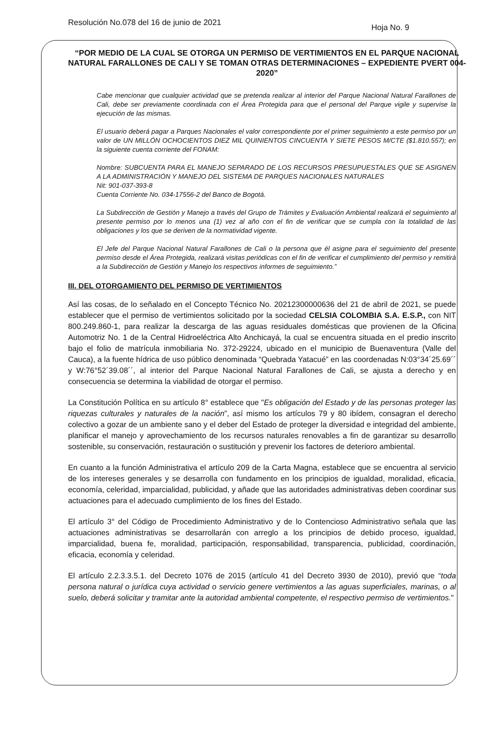Resolución No.078 del 16 de junio de 2021
Hoja No. 9
“POR MEDIO DE LA CUAL SE OTORGA UN PERMISO DE VERTIMIENTOS EN EL PARQUE NACIONAL NATURAL FARALLONES DE CALI Y SE TOMAN OTRAS DETERMINACIONES – EXPEDIENTE PVERT 004-2020”
Cabe mencionar que cualquier actividad que se pretenda realizar al interior del Parque Nacional Natural Farallones de Cali, debe ser previamente coordinada con el Área Protegida para que el personal del Parque vigile y supervise la ejecución de las mismas.
El usuario deberá pagar a Parques Nacionales el valor correspondiente por el primer seguimiento a este permiso por un valor de UN MILLÓN OCHOCIENTOS DIEZ MIL QUINIENTOS CINCUENTA Y SIETE PESOS M/CTE ($1.810.557); en la siguiente cuenta corriente del FONAM:
Nombre: SUBCUENTA PARA EL MANEJO SEPARADO DE LOS RECURSOS PRESUPUESTALES QUE SE ASIGNEN A LA ADMINISTRACIÓN Y MANEJO DEL SISTEMA DE PARQUES NACIONALES NATURALES
Nit: 901-037-393-8
Cuenta Corriente No. 034-17556-2 del Banco de Bogotá.
La Subdirección de Gestión y Manejo a través del Grupo de Trámites y Evaluación Ambiental realizará el seguimiento al presente permiso por lo menos una (1) vez al año con el fin de verificar que se cumpla con la totalidad de las obligaciones y los que se deriven de la normatividad vigente.
El Jefe del Parque Nacional Natural Farallones de Cali o la persona que él asigne para el seguimiento del presente permiso desde el Área Protegida, realizará visitas periódicas con el fin de verificar el cumplimiento del permiso y remitirá a la Subdirección de Gestión y Manejo los respectivos informes de seguimiento.”
III. DEL OTORGAMIENTO DEL PERMISO DE VERTIMIENTOS
Así las cosas, de lo señalado en el Concepto Técnico No. 20212300000636 del 21 de abril de 2021, se puede establecer que el permiso de vertimientos solicitado por la sociedad CELSIA COLOMBIA S.A. E.S.P., con NIT 800.249.860-1, para realizar la descarga de las aguas residuales domésticas que provienen de la Oficina Automotriz No. 1 de la Central Hidroeléctrica Alto Anchicayá, la cual se encuentra situada en el predio inscrito bajo el folio de matrícula inmobiliaria No. 372-29224, ubicado en el municipio de Buenaventura (Valle del Cauca), a la fuente hídrica de uso público denominada “Quebrada Yatacué” en las coordenadas N:03°34´25.69´´ y W:76°52´39.08´´, al interior del Parque Nacional Natural Farallones de Cali, se ajusta a derecho y en consecuencia se determina la viabilidad de otorgar el permiso.
La Constitución Política en su artículo 8° establece que "Es obligación del Estado y de las personas proteger las riquezas culturales y naturales de la nación”, así mismo los artículos 79 y 80 ibídem, consagran el derecho colectivo a gozar de un ambiente sano y el deber del Estado de proteger la diversidad e integridad del ambiente, planificar el manejo y aprovechamiento de los recursos naturales renovables a fin de garantizar su desarrollo sostenible, su conservación, restauración o sustitución y prevenir los factores de deterioro ambiental.
En cuanto a la función Administrativa el artículo 209 de la Carta Magna, establece que se encuentra al servicio de los intereses generales y se desarrolla con fundamento en los principios de igualdad, moralidad, eficacia, economía, celeridad, imparcialidad, publicidad, y añade que las autoridades administrativas deben coordinar sus actuaciones para el adecuado cumplimiento de los fines del Estado.
El artículo 3° del Código de Procedimiento Administrativo y de lo Contencioso Administrativo señala que las actuaciones administrativas se desarrollarán con arreglo a los principios de debido proceso, igualdad, imparcialidad, buena fe, moralidad, participación, responsabilidad, transparencia, publicidad, coordinación, eficacia, economía y celeridad.
El artículo 2.2.3.3.5.1. del Decreto 1076 de 2015 (artículo 41 del Decreto 3930 de 2010), previó que “toda persona natural o jurídica cuya actividad o servicio genere vertimientos a las aguas superficiales, marinas, o al suelo, deberá solicitar y tramitar ante la autoridad ambiental competente, el respectivo permiso de vertimientos."